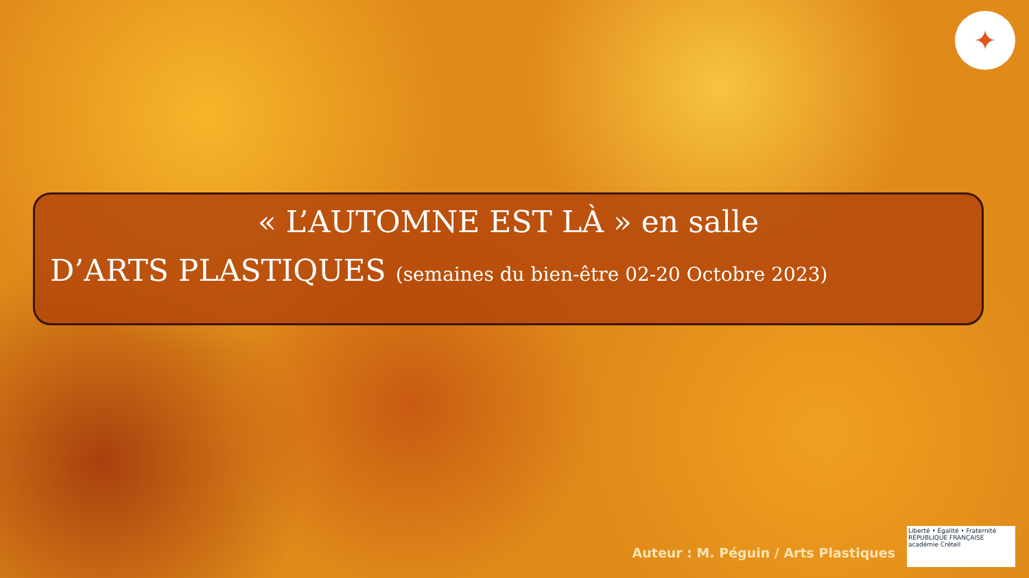✦
« L’AUTOMNE EST LÀ » en salle
D’ARTS PLASTIQUES (semaines du bien-être 02-20 Octobre 2023)
Auteur : M. Péguin / Arts Plastiques
Liberté • Égalité • Fraternité
RÉPUBLIQUE FRANÇAISE
académie Créteil